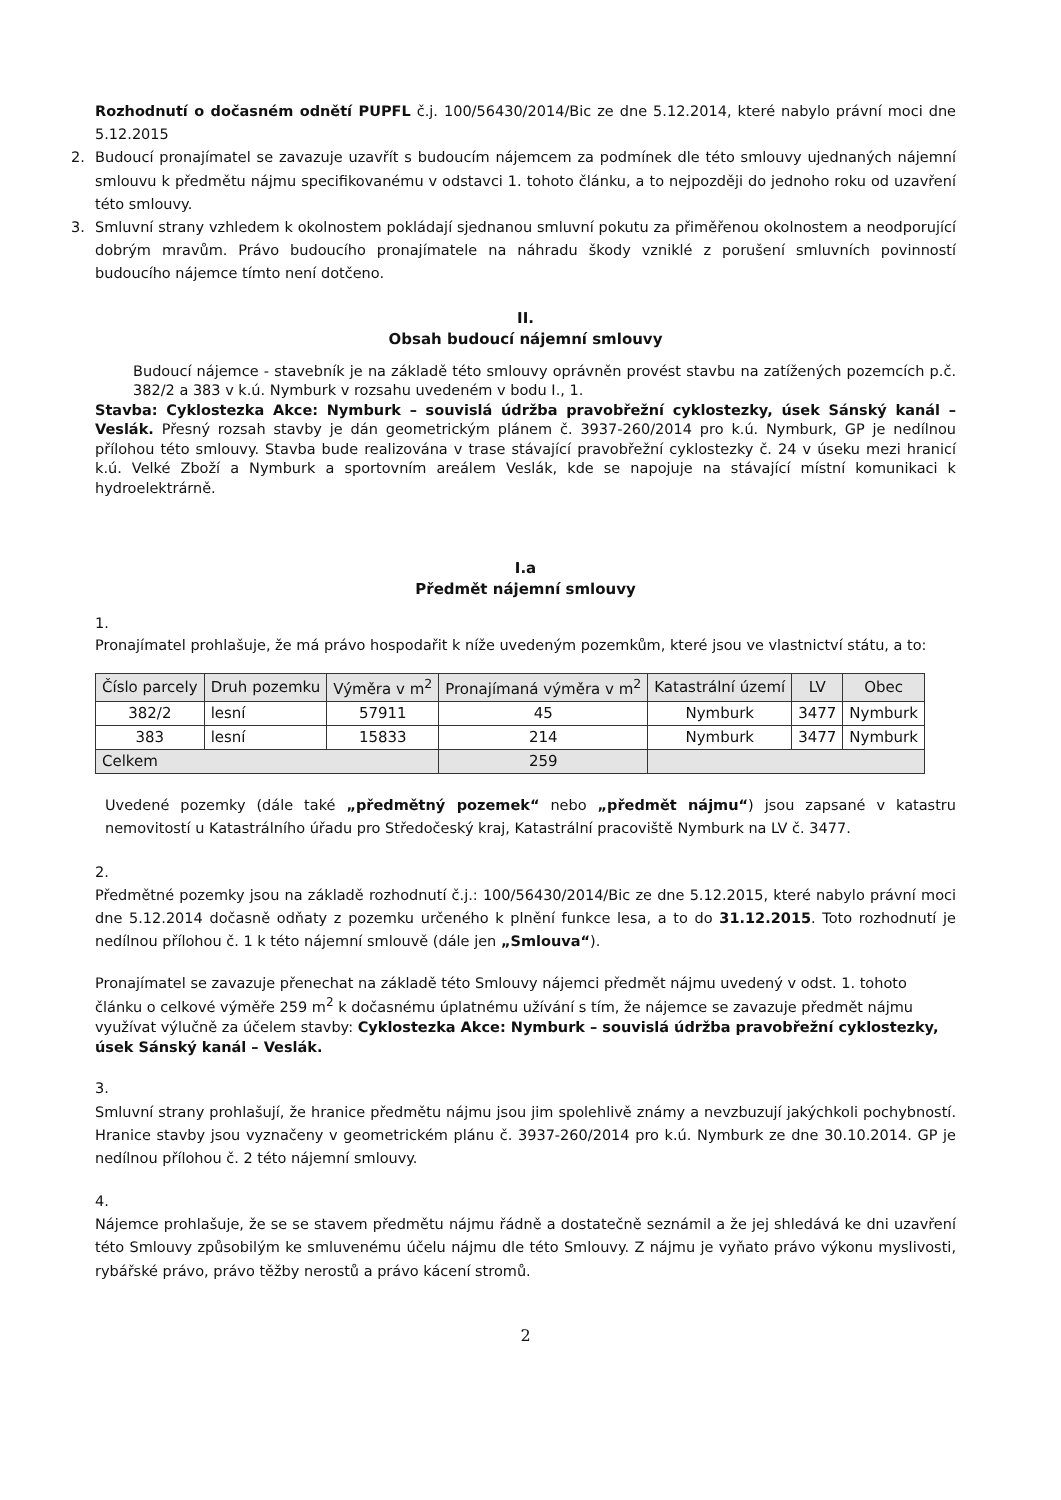Rozhodnutí o dočasném odnětí PUPFL č.j. 100/56430/2014/Bic ze dne 5.12.2014, které nabylo právní moci dne 5.12.2015
2. Budoucí pronajímatel se zavazuje uzavřít s budoucím nájemcem za podmínek dle této smlouvy ujednaných nájemní smlouvu k předmětu nájmu specifikovanému v odstavci 1. tohoto článku, a to nejpozději do jednoho roku od uzavření této smlouvy.
3. Smluvní strany vzhledem k okolnostem pokládají sjednanou smluvní pokutu za přiměřenou okolnostem a neodporující dobrým mravům. Právo budoucího pronajímatele na náhradu škody vzniklé z porušení smluvních povinností budoucího nájemce tímto není dotčeno.
II.
Obsah budoucí nájemní smlouvy
Budoucí nájemce - stavebník je na základě této smlouvy oprávněn provést stavbu na zatížených pozemcích p.č. 382/2 a 383 v k.ú. Nymburk v rozsahu uvedeném v bodu I., 1.
Stavba: Cyklostezka Akce: Nymburk – souvislá údržba pravobřežní cyklostezky, úsek Sánský kanál – Veslák. Přesný rozsah stavby je dán geometrickým plánem č. 3937-260/2014 pro k.ú. Nymburk, GP je nedílnou přílohou této smlouvy. Stavba bude realizována v trase stávající pravobřežní cyklostezky č. 24 v úseku mezi hranicí k.ú. Velké Zboží a Nymburk a sportovním areálem Veslák, kde se napojuje na stávající místní komunikaci k hydroelektrárně.
I.a
Předmět nájemní smlouvy
1.
Pronajímatel prohlašuje, že má právo hospodařit k níže uvedeným pozemkům, které jsou ve vlastnictví státu, a to:
| Číslo parcely | Druh pozemku | Výměra v m<sup>2</sup> | Pronajímaná výměra v m<sup>2</sup> | Katastrální území | LV | Obec |
| --- | --- | --- | --- | --- | --- | --- |
| 382/2 | lesní | 57911 | 45 | Nymburk | 3477 | Nymburk |
| 383 | lesní | 15833 | 214 | Nymburk | 3477 | Nymburk |
| Celkem | | | 259 | | | |
Uvedené pozemky (dále také „předmětný pozemek“ nebo „předmět nájmu“) jsou zapsané v katastru nemovitostí u Katastrálního úřadu pro Středočeský kraj, Katastrální pracoviště Nymburk na LV č. 3477.
2.
Předmětné pozemky jsou na základě rozhodnutí č.j.: 100/56430/2014/Bic ze dne 5.12.2015, které nabylo právní moci dne 5.12.2014 dočasně odňaty z pozemku určeného k plnění funkce lesa, a to do 31.12.2015. Toto rozhodnutí je nedílnou přílohou č. 1 k této nájemní smlouvě (dále jen „Smlouva“).
Pronajímatel se zavazuje přenechat na základě této Smlouvy nájemci předmět nájmu uvedený v odst. 1. tohoto článku o celkové výměře 259 m<sup>2</sup> k dočasnému úplatnému užívání s tím, že nájemce se zavazuje předmět nájmu využívat výlučně za účelem stavby: Cyklostezka Akce: Nymburk – souvislá údržba pravobřežní cyklostezky, úsek Sánský kanál – Veslák.
3.
Smluvní strany prohlašují, že hranice předmětu nájmu jsou jim spolehlivě známy a nevzbuzují jakýchkoli pochybností. Hranice stavby jsou vyznačeny v geometrickém plánu č. 3937-260/2014 pro k.ú. Nymburk ze dne 30.10.2014. GP je nedílnou přílohou č. 2 této nájemní smlouvy.
4.
Nájemce prohlašuje, že se se stavem předmětu nájmu řádně a dostatečně seznámil a že jej shledává ke dni uzavření této Smlouvy způsobilým ke smluvenému účelu nájmu dle této Smlouvy. Z nájmu je vyňato právo výkonu myslivosti, rybářské právo, právo těžby nerostů a právo kácení stromů.
2